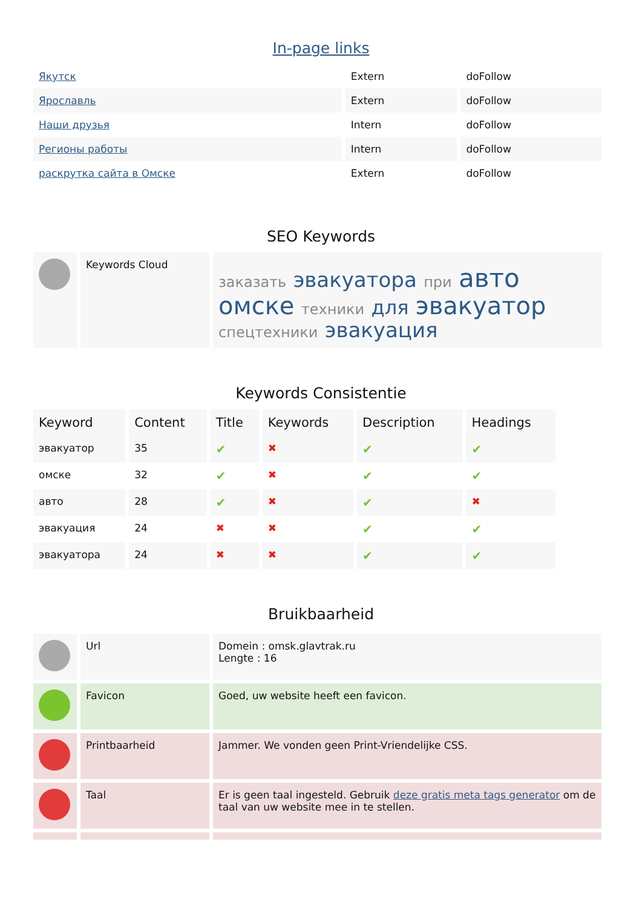In-page links
| Якутск | Extern | doFollow |
| Ярославль | Extern | doFollow |
| Наши друзья | Intern | doFollow |
| Регионы работы | Intern | doFollow |
| раскрутка сайта в Омске | Extern | doFollow |
SEO Keywords
| | Keywords Cloud | заказать эвакуатора при авто омске техники для эвакуатор спецтехники эвакуация |
Keywords Consistentie
| Keyword | Content | Title | Keywords | Description | Headings |
| --- | --- | --- | --- | --- | --- |
| эвакуатор | 35 | ✔ | ✖ | ✔ | ✔ |
| омске | 32 | ✔ | ✖ | ✔ | ✔ |
| авто | 28 | ✔ | ✖ | ✔ | ✖ |
| эвакуация | 24 | ✖ | ✖ | ✔ | ✔ |
| эвакуатора | 24 | ✖ | ✖ | ✔ | ✔ |
Bruikbaarheid
| | Url | Domein : omsk.glavtrak.ru Lengte : 16 |
| | Favicon | Goed, uw website heeft een favicon. |
| | Printbaarheid | Jammer. We vonden geen Print-Vriendelijke CSS. |
| | Taal | Er is geen taal ingesteld. Gebruik deze gratis meta tags generator om de taal van uw website mee in te stellen. |